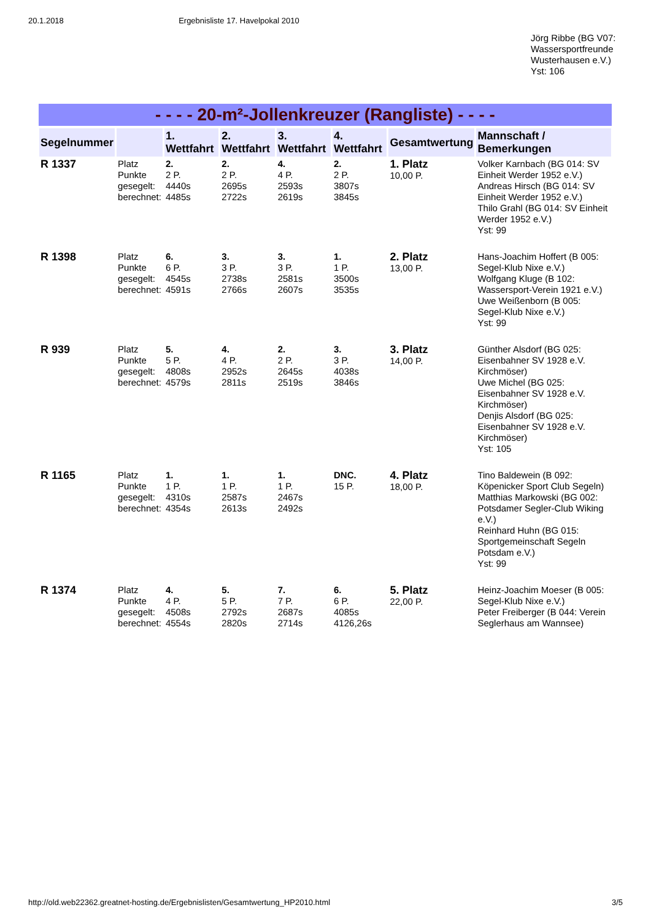20.1.2018 Ergebnisliste 17. Havelpokal 2010
Jörg Ribbe (BG V07: Wassersportfreunde Wusterhausen e.V.)
Yst: 106
- - - - 20-m²-Jollenkreuzer (Rangliste) - - - -
| Segelnummer | | 1. Wettfahrt | 2. Wettfahrt | 3. Wettfahrt | 4. Wettfahrt | Gesamtwertung | Mannschaft / Bemerkungen |
| --- | --- | --- | --- | --- | --- | --- | --- |
| R 1337 | Platz Punkte gesegelt: berechnet: | 2. 2 P. 4440s 4485s | 2. 2 P. 2695s 2722s | 4. 4 P. 2593s 2619s | 2. 2 P. 3807s 3845s | 1. Platz 10,00 P. | Volker Karnbach (BG 014: SV Einheit Werder 1952 e.V.) Andreas Hirsch (BG 014: SV Einheit Werder 1952 e.V.) Thilo Grahl (BG 014: SV Einheit Werder 1952 e.V.) Yst: 99 |
| R 1398 | Platz Punkte gesegelt: berechnet: | 6. 6 P. 4545s 4591s | 3. 3 P. 2738s 2766s | 3. 3 P. 2581s 2607s | 1. 1 P. 3500s 3535s | 2. Platz 13,00 P. | Hans-Joachim Hoffert (B 005: Segel-Klub Nixe e.V.) Wolfgang Kluge (B 102: Wassersport-Verein 1921 e.V.) Uwe Weißenborn (B 005: Segel-Klub Nixe e.V.) Yst: 99 |
| R 939 | Platz Punkte gesegelt: berechnet: | 5. 5 P. 4808s 4579s | 4. 4 P. 2952s 2811s | 2. 2 P. 2645s 2519s | 3. 3 P. 4038s 3846s | 3. Platz 14,00 P. | Günther Alsdorf (BG 025: Eisenbahner SV 1928 e.V. Kirchmöser) Uwe Michel (BG 025: Eisenbahner SV 1928 e.V. Kirchmöser) Denjis Alsdorf (BG 025: Eisenbahner SV 1928 e.V. Kirchmöser) Yst: 105 |
| R 1165 | Platz Punkte gesegelt: berechnet: | 1. 1 P. 4310s 4354s | 1. 1 P. 2587s 2613s | 1. 1 P. 2467s 2492s | DNC. 15 P. | 4. Platz 18,00 P. | Tino Baldewein (B 092: Köpenicker Sport Club Segeln) Matthias Markowski (BG 002: Potsdamer Segler-Club Wiking e.V.) Reinhard Huhn (BG 015: Sportgemeinschaft Segeln Potsdam e.V.) Yst: 99 |
| R 1374 | Platz Punkte gesegelt: berechnet: | 4. 4 P. 4508s 4554s | 5. 5 P. 2792s 2820s | 7. 7 P. 2687s 2714s | 6. 6 P. 4085s 4126,26s | 5. Platz 22,00 P. | Heinz-Joachim Moeser (B 005: Segel-Klub Nixe e.V.) Peter Freiberger (B 044: Verein Seglerhaus am Wannsee) |
http://old.web22362.greatnet-hosting.de/Ergebnislisten/Gesamtwertung_HP2010.html 3/5